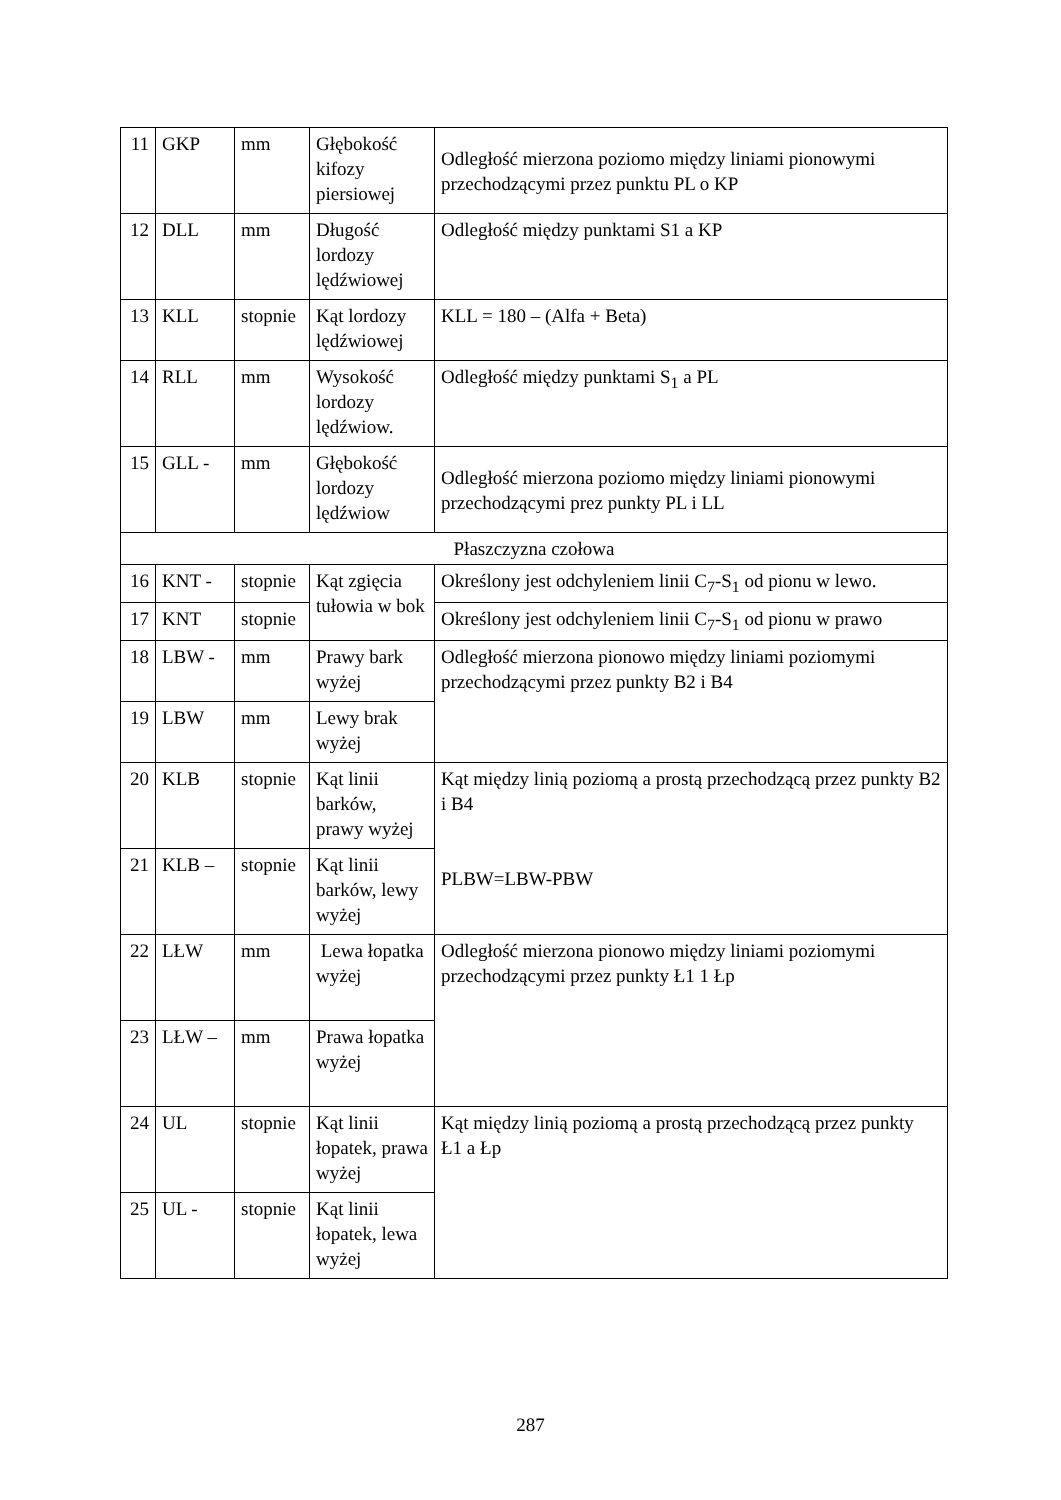| 11 | GKP | mm | Głębokość kifozy piersiowej | Odległość mierzona poziomo między liniami pionowymi przechodzącymi przez punktu PL o KP |
| 12 | DLL | mm | Długość lordozy lędźwiowej | Odległość między punktami S1 a KP |
| 13 | KLL | stopnie | Kąt lordozy lędźwiowej | KLL = 180 – (Alfa + Beta) |
| 14 | RLL | mm | Wysokość lordozy lędźwiow. | Odległość między punktami S<sub>1</sub> a PL |
| 15 | GLL - | mm | Głębokość lordozy lędźwiow | Odległość mierzona poziomo między liniami pionowymi przechodzącymi prez punkty PL i LL |
| Płaszczyzna czołowa | | | | |
| 16 | KNT - | stopnie | Kąt zgięcia tułowia w bok | Określony jest odchyleniem linii C<sub>7</sub>-S<sub>1</sub> od pionu w lewo. |
| 17 | KNT | stopnie | | Określony jest odchyleniem linii C<sub>7</sub>-S<sub>1</sub> od pionu w prawo |
| 18 | LBW - | mm | Prawy bark wyżej | Odległość mierzona pionowo między liniami poziomymi przechodzącymi przez punkty B2 i B4 |
| 19 | LBW | mm | Lewy brak wyżej | |
| 20 | KLB | stopnie | Kąt linii barków, prawy wyżej | Kąt między linią poziomą a prostą przechodzącą przez punkty B2 i B4 PLBW=LBW-PBW |
| 21 | KLB – | stopnie | Kąt linii barków, lewy wyżej | |
| 22 | LŁW | mm | Lewa łopatka wyżej | Odległość mierzona pionowo między liniami poziomymi przechodzącymi przez punkty Ł1 1 Łp |
| 23 | LŁW – | mm | Prawa łopatka wyżej | |
| 24 | UL | stopnie | Kąt linii łopatek, prawa wyżej | Kąt między linią poziomą a prostą przechodzącą przez punkty Ł1 a Łp |
| 25 | UL - | stopnie | Kąt linii łopatek, lewa wyżej | |
287